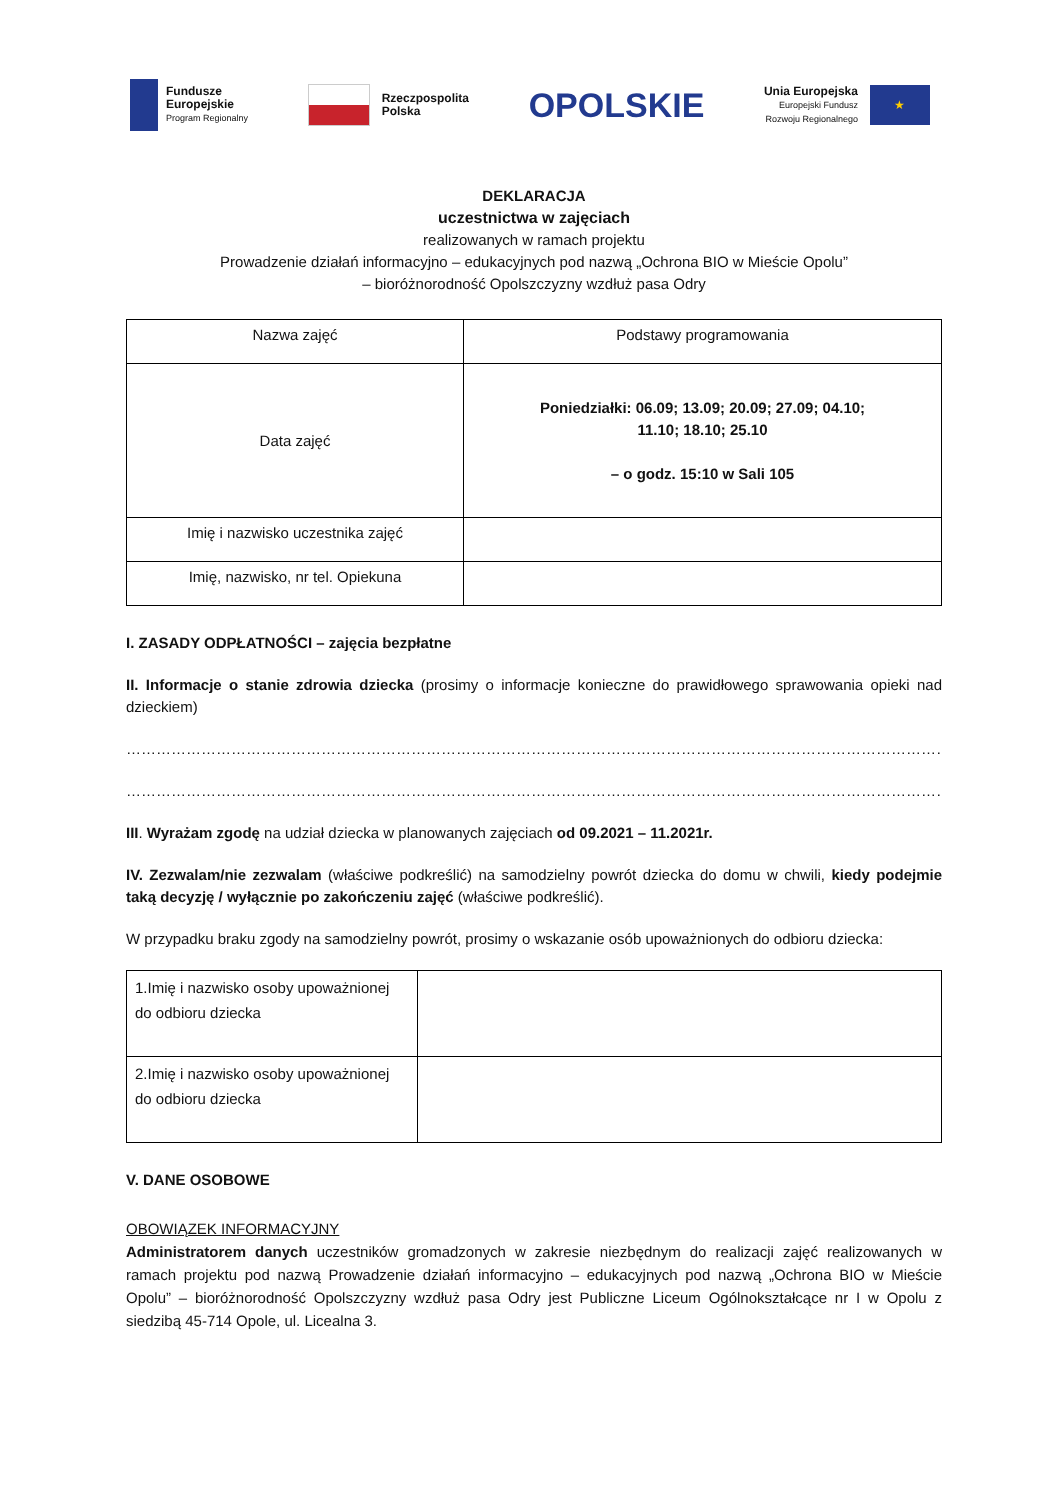Fundusze
Europejskie
Program Regionalny
Rzeczpospolita
Polska
OPOLSKIE
Unia Europejska
Europejski Fundusz
Rozwoju Regionalnego
★
DEKLARACJA
uczestnictwa w zajęciach
realizowanych w ramach projektu
Prowadzenie działań informacyjno – edukacyjnych pod nazwą „Ochrona BIO w Mieście Opolu”
– bioróżnorodność Opolszczyzny wzdłuż pasa Odry
| Nazwa zajęć | Podstawy programowania |
| Data zajęć | Poniedziałki: 06.09; 13.09; 20.09; 27.09; 04.10; 11.10; 18.10; 25.10 – o godz. 15:10 w Sali 105 |
| Imię i nazwisko uczestnika zajęć | |
| Imię, nazwisko, nr tel. Opiekuna | |
I. ZASADY ODPŁATNOŚCI – zajęcia bezpłatne
II. Informacje o stanie zdrowia dziecka (prosimy o informacje konieczne do prawidłowego sprawowania opieki nad dzieckiem)
……………………………………………………………………………………………………………………………………………………
……………………………………………………………………………………………………………………………………………………
III. Wyrażam zgodę na udział dziecka w planowanych zajęciach od 09.2021 – 11.2021r.
IV. Zezwalam/nie zezwalam (właściwe podkreślić) na samodzielny powrót dziecka do domu w chwili, kiedy podejmie taką decyzję / wyłącznie po zakończeniu zajęć (właściwe podkreślić).
W przypadku braku zgody na samodzielny powrót, prosimy o wskazanie osób upoważnionych do odbioru dziecka:
| 1.Imię i nazwisko osoby upoważnionej do odbioru dziecka | |
| 2.Imię i nazwisko osoby upoważnionej do odbioru dziecka | |
V. DANE OSOBOWE
OBOWIĄZEK INFORMACYJNY
Administratorem danych uczestników gromadzonych w zakresie niezbędnym do realizacji zajęć realizowanych w ramach projektu pod nazwą Prowadzenie działań informacyjno – edukacyjnych pod nazwą „Ochrona BIO w Mieście Opolu” – bioróżnorodność Opolszczyzny wzdłuż pasa Odry jest Publiczne Liceum Ogólnokształcące nr I w Opolu z siedzibą 45-714 Opole, ul. Licealna 3.